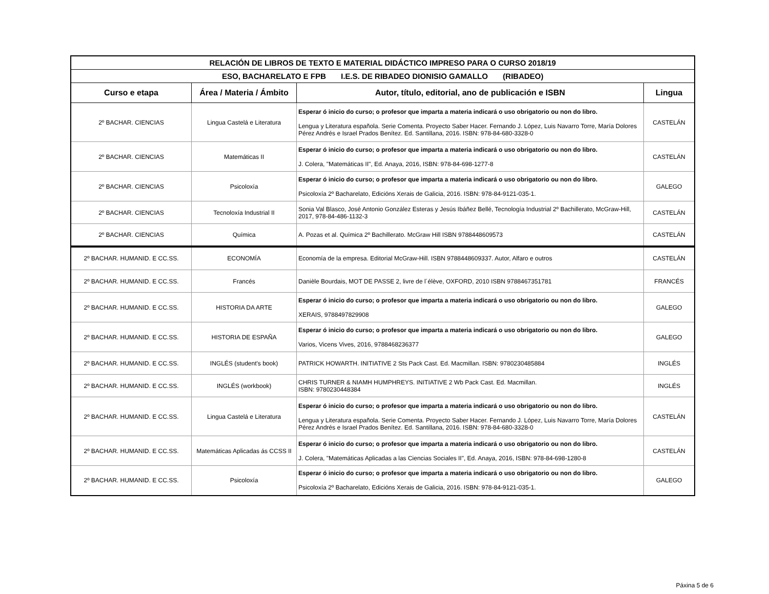| RELACIÓN DE LIBROS DE TEXTO E MATERIAL DIDÁCTICO IMPRESO PARA O CURSO 2018/19 | | | |
| --- | --- | --- | --- |
| ESO, BACHARELATO E FPB I.E.S. DE RIBADEO DIONISIO GAMALLO (RIBADEO) | | | |
| Curso e etapa | Área / Materia / Ámbito | Autor, título, editorial, ano de publicación e ISBN | Lingua |
| 2º BACHAR. CIENCIAS | Lingua Castelá e Literatura | Esperar ó inicio do curso; o profesor que imparta a materia indicará o uso obrigatorio ou non do libro. Lengua y Literatura española. Serie Comenta. Proyecto Saber Hacer. Fernando J. López, Luis Navarro Torre, María Dolores Pérez Andrés e Israel Prados Benítez. Ed. Santillana, 2016. ISBN: 978-84-680-3328-0 | CASTELÁN |
| 2º BACHAR. CIENCIAS | Matemáticas II | Esperar ó inicio do curso; o profesor que imparta a materia indicará o uso obrigatorio ou non do libro. J. Colera, "Matemáticas II", Ed. Anaya, 2016, ISBN: 978-84-698-1277-8 | CASTELÁN |
| 2º BACHAR. CIENCIAS | Psicoloxía | Esperar ó inicio do curso; o profesor que imparta a materia indicará o uso obrigatorio ou non do libro. Psicoloxía 2º Bacharelato, Edicións Xerais de Galicia, 2016. ISBN: 978-84-9121-035-1. | GALEGO |
| 2º BACHAR. CIENCIAS | Tecnoloxía Industrial II | Sonia Val Blasco, José Antonio González Esteras y Jesús Ibáñez Bellé, Tecnología Industrial 2º Bachillerato, McGraw-Hill, 2017, 978-84-486-1132-3 | CASTELÁN |
| 2º BACHAR. CIENCIAS | Química | A. Pozas et al. Química 2º Bachillerato. McGraw Hill ISBN 9788448609573 | CASTELÁN |
| 2º BACHAR. HUMANID. E CC.SS. | ECONOMÍA | Economía de la empresa. Editorial McGraw-Hill. ISBN 9788448609337. Autor, Alfaro e outros | CASTELÁN |
| 2º BACHAR. HUMANID. E CC.SS. | Francés | Danièle Bourdais, MOT DE PASSE 2, livre de l´élève, OXFORD, 2010 ISBN 9788467351781 | FRANCÉS |
| 2º BACHAR. HUMANID. E CC.SS. | HISTORIA DA ARTE | Esperar ó inicio do curso; o profesor que imparta a materia indicará o uso obrigatorio ou non do libro. XERAIS, 9788497829908 | GALEGO |
| 2º BACHAR. HUMANID. E CC.SS. | HISTORIA DE ESPAÑA | Esperar ó inicio do curso; o profesor que imparta a materia indicará o uso obrigatorio ou non do libro. Varios, Vicens Vives, 2016, 9788468236377 | GALEGO |
| 2º BACHAR. HUMANID. E CC.SS. | INGLÉS (student's book) | PATRICK HOWARTH. INITIATIVE 2 Sts Pack Cast. Ed. Macmillan. ISBN: 9780230485884 | INGLÉS |
| 2º BACHAR. HUMANID. E CC.SS. | INGLÉS (workbook) | CHRIS TURNER & NIAMH HUMPHREYS. INITIATIVE 2 Wb Pack Cast. Ed. Macmillan. ISBN: 9780230448384 | INGLÉS |
| 2º BACHAR. HUMANID. E CC.SS. | Lingua Castelá e Literatura | Esperar ó inicio do curso; o profesor que imparta a materia indicará o uso obrigatorio ou non do libro. Lengua y Literatura española. Serie Comenta. Proyecto Saber Hacer. Fernando J. López, Luis Navarro Torre, María Dolores Pérez Andrés e Israel Prados Benítez. Ed. Santillana, 2016. ISBN: 978-84-680-3328-0 | CASTELÁN |
| 2º BACHAR. HUMANID. E CC.SS. | Matemáticas Aplicadas ás CCSS II | Esperar ó inicio do curso; o profesor que imparta a materia indicará o uso obrigatorio ou non do libro. J. Colera, "Matemáticas Aplicadas a las Ciencias Sociales II", Ed. Anaya, 2016, ISBN: 978-84-698-1280-8 | CASTELÁN |
| 2º BACHAR. HUMANID. E CC.SS. | Psicoloxía | Esperar ó inicio do curso; o profesor que imparta a materia indicará o uso obrigatorio ou non do libro. Psicoloxía 2º Bacharelato, Edicións Xerais de Galicia, 2016. ISBN: 978-84-9121-035-1. | GALEGO |
Páxina 5 de 6